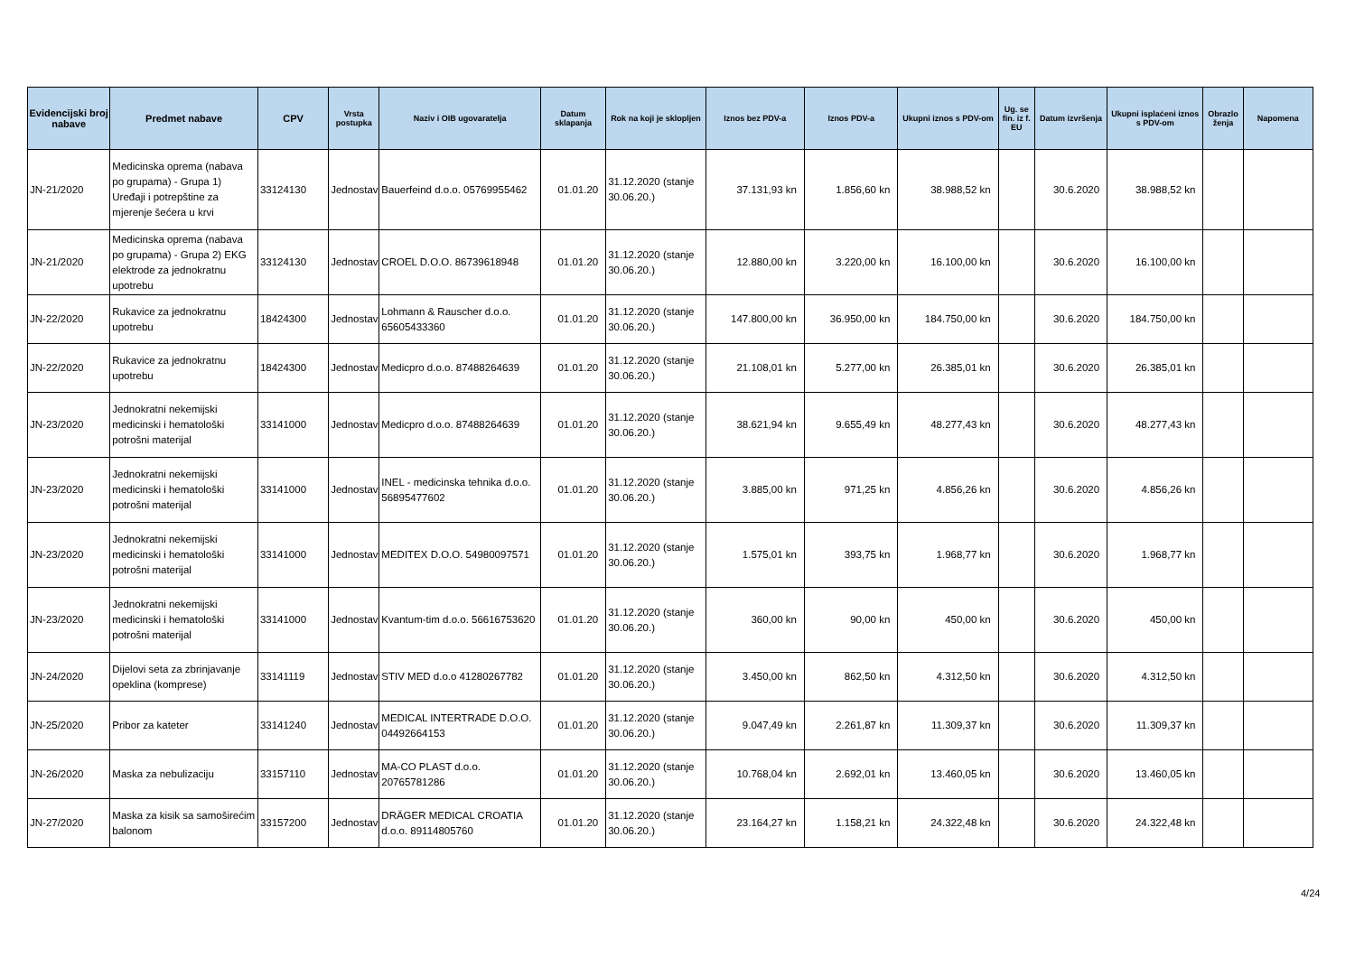| Evidencijski broj nabave | Predmet nabave | CPV | Vrsta postupka | Naziv i OIB ugovaratelja | Datum sklapanja | Rok na koji je sklopljen | Iznos bez PDV-a | Iznos PDV-a | Ukupni iznos s PDV-om | Ug. se fin. iz f. EU | Datum izvršenja | Ukupni isplaćeni iznos s PDV-om | Obrazlo ženja | Napomena |
| --- | --- | --- | --- | --- | --- | --- | --- | --- | --- | --- | --- | --- | --- | --- |
| JN-21/2020 | Medicinska oprema (nabava po grupama) - Grupa 1) Uređaji i potrepštine za mjerenje šećera u krvi | 33124130 | Jednostav | Bauerfeind d.o.o. 05769955462 | 01.01.20 | 31.12.2020 (stanje 30.06.20.) | 37.131,93 kn | 1.856,60 kn | 38.988,52 kn | | 30.6.2020 | 38.988,52 kn | | |
| JN-21/2020 | Medicinska oprema (nabava po grupama) - Grupa 2) EKG elektrode za jednokratnu upotrebu | 33124130 | Jednostav | CROEL D.O.O. 86739618948 | 01.01.20 | 31.12.2020 (stanje 30.06.20.) | 12.880,00 kn | 3.220,00 kn | 16.100,00 kn | | 30.6.2020 | 16.100,00 kn | | |
| JN-22/2020 | Rukavice za jednokratnu upotrebu | 18424300 | Jednostav | Lohmann & Rauscher d.o.o. 65605433360 | 01.01.20 | 31.12.2020 (stanje 30.06.20.) | 147.800,00 kn | 36.950,00 kn | 184.750,00 kn | | 30.6.2020 | 184.750,00 kn | | |
| JN-22/2020 | Rukavice za jednokratnu upotrebu | 18424300 | Jednostav | Medicpro d.o.o. 87488264639 | 01.01.20 | 31.12.2020 (stanje 30.06.20.) | 21.108,01 kn | 5.277,00 kn | 26.385,01 kn | | 30.6.2020 | 26.385,01 kn | | |
| JN-23/2020 | Jednokratni nekemijski medicinski i hematološki potrošni materijal | 33141000 | Jednostav | Medicpro d.o.o. 87488264639 | 01.01.20 | 31.12.2020 (stanje 30.06.20.) | 38.621,94 kn | 9.655,49 kn | 48.277,43 kn | | 30.6.2020 | 48.277,43 kn | | |
| JN-23/2020 | Jednokratni nekemijski medicinski i hematološki potrošni materijal | 33141000 | Jednostav | INEL - medicinska tehnika d.o.o. 56895477602 | 01.01.20 | 31.12.2020 (stanje 30.06.20.) | 3.885,00 kn | 971,25 kn | 4.856,26 kn | | 30.6.2020 | 4.856,26 kn | | |
| JN-23/2020 | Jednokratni nekemijski medicinski i hematološki potrošni materijal | 33141000 | Jednostav | MEDITEX D.O.O. 54980097571 | 01.01.20 | 31.12.2020 (stanje 30.06.20.) | 1.575,01 kn | 393,75 kn | 1.968,77 kn | | 30.6.2020 | 1.968,77 kn | | |
| JN-23/2020 | Jednokratni nekemijski medicinski i hematološki potrošni materijal | 33141000 | Jednostav | Kvantum-tim d.o.o. 56616753620 | 01.01.20 | 31.12.2020 (stanje 30.06.20.) | 360,00 kn | 90,00 kn | 450,00 kn | | 30.6.2020 | 450,00 kn | | |
| JN-24/2020 | Dijelovi seta za zbrinjavanje opeklina (komprese) | 33141119 | Jednostav | STIV MED d.o.o 41280267782 | 01.01.20 | 31.12.2020 (stanje 30.06.20.) | 3.450,00 kn | 862,50 kn | 4.312,50 kn | | 30.6.2020 | 4.312,50 kn | | |
| JN-25/2020 | Pribor za kateter | 33141240 | Jednostav | MEDICAL INTERTRADE D.O.O. 04492664153 | 01.01.20 | 31.12.2020 (stanje 30.06.20.) | 9.047,49 kn | 2.261,87 kn | 11.309,37 kn | | 30.6.2020 | 11.309,37 kn | | |
| JN-26/2020 | Maska za nebulizaciju | 33157110 | Jednostav | MA-CO PLAST d.o.o. 20765781286 | 01.01.20 | 31.12.2020 (stanje 30.06.20.) | 10.768,04 kn | 2.692,01 kn | 13.460,05 kn | | 30.6.2020 | 13.460,05 kn | | |
| JN-27/2020 | Maska za kisik sa samoširećim balonom | 33157200 | Jednostav | DRÄGER MEDICAL CROATIA d.o.o. 89114805760 | 01.01.20 | 31.12.2020 (stanje 30.06.20.) | 23.164,27 kn | 1.158,21 kn | 24.322,48 kn | | 30.6.2020 | 24.322,48 kn | | |
4/24